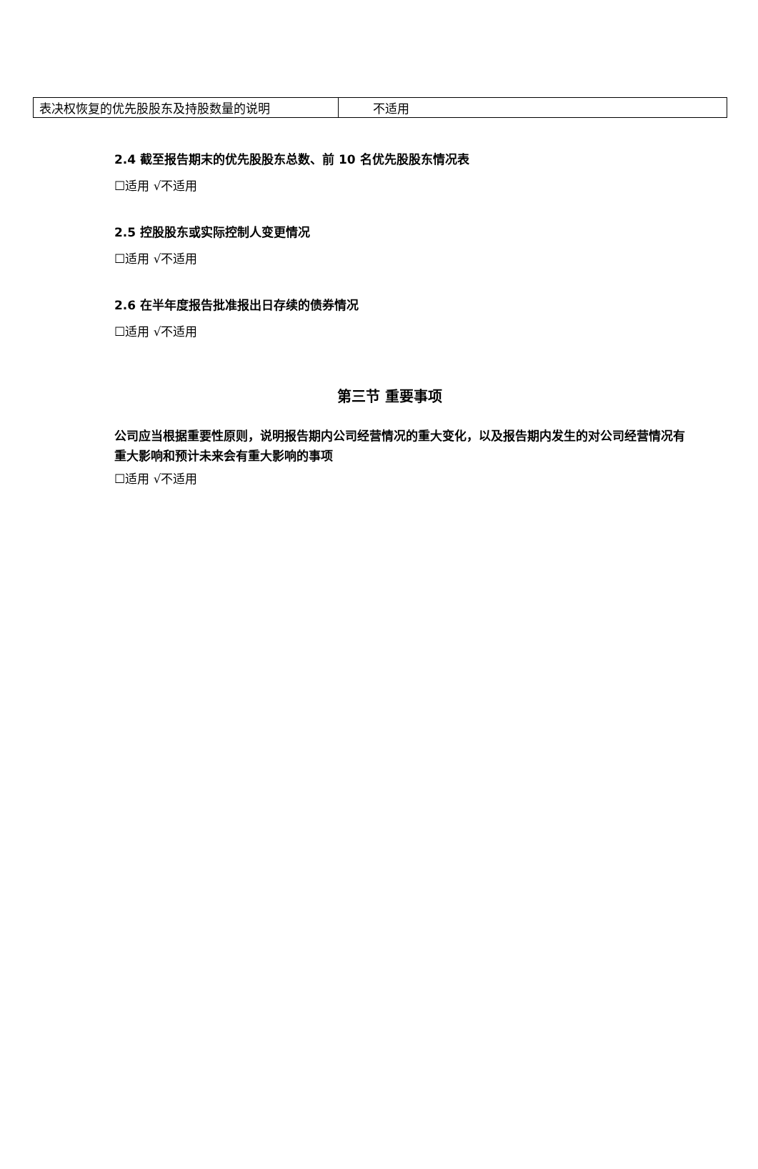| 表决权恢复的优先股股东及持股数量的说明 | 不适用 |
2.4 截至报告期末的优先股股东总数、前 10 名优先股股东情况表
☐适用 √不适用
2.5 控股股东或实际控制人变更情况
☐适用 √不适用
2.6 在半年度报告批准报出日存续的债券情况
☐适用 √不适用
第三节 重要事项
公司应当根据重要性原则，说明报告期内公司经营情况的重大变化，以及报告期内发生的对公司经营情况有重大影响和预计未来会有重大影响的事项
☐适用 √不适用